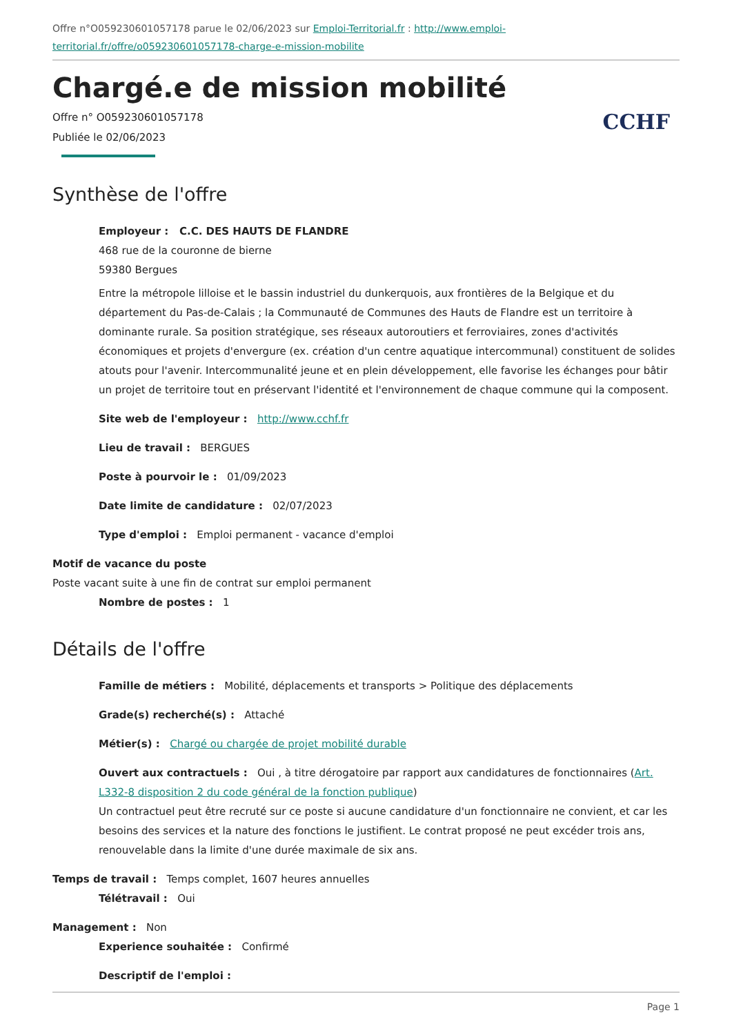Offre n°O059230601057178 parue le 02/06/2023 sur Emploi-Territorial.fr : http://www.emploi-territorial.fr/offre/o059230601057178-charge-e-mission-mobilite
Chargé.e de mission mobilité
Offre n° O059230601057178
Publiée le 02/06/2023
CCHF
Synthèse de l'offre
Employeur : C.C. DES HAUTS DE FLANDRE
468 rue de la couronne de bierne
59380 Bergues
Entre la métropole lilloise et le bassin industriel du dunkerquois, aux frontières de la Belgique et du département du Pas-de-Calais ; la Communauté de Communes des Hauts de Flandre est un territoire à dominante rurale. Sa position stratégique, ses réseaux autoroutiers et ferroviaires, zones d'activités économiques et projets d'envergure (ex. création d'un centre aquatique intercommunal) constituent de solides atouts pour l'avenir. Intercommunalité jeune et en plein développement, elle favorise les échanges pour bâtir un projet de territoire tout en préservant l'identité et l'environnement de chaque commune qui la composent.
Site web de l'employeur : http://www.cchf.fr
Lieu de travail : BERGUES
Poste à pourvoir le : 01/09/2023
Date limite de candidature : 02/07/2023
Type d'emploi : Emploi permanent - vacance d'emploi
Motif de vacance du poste
Poste vacant suite à une fin de contrat sur emploi permanent
Nombre de postes : 1
Détails de l'offre
Famille de métiers : Mobilité, déplacements et transports > Politique des déplacements
Grade(s) recherché(s) : Attaché
Métier(s) : Chargé ou chargée de projet mobilité durable
Ouvert aux contractuels : Oui , à titre dérogatoire par rapport aux candidatures de fonctionnaires (Art. L332-8 disposition 2 du code général de la fonction publique)
Un contractuel peut être recruté sur ce poste si aucune candidature d'un fonctionnaire ne convient, et car les besoins des services et la nature des fonctions le justifient. Le contrat proposé ne peut excéder trois ans, renouvelable dans la limite d'une durée maximale de six ans.
Temps de travail : Temps complet, 1607 heures annuelles
Télétravail : Oui
Management : Non
Experience souhaitée : Confirmé
Descriptif de l'emploi :
Page 1